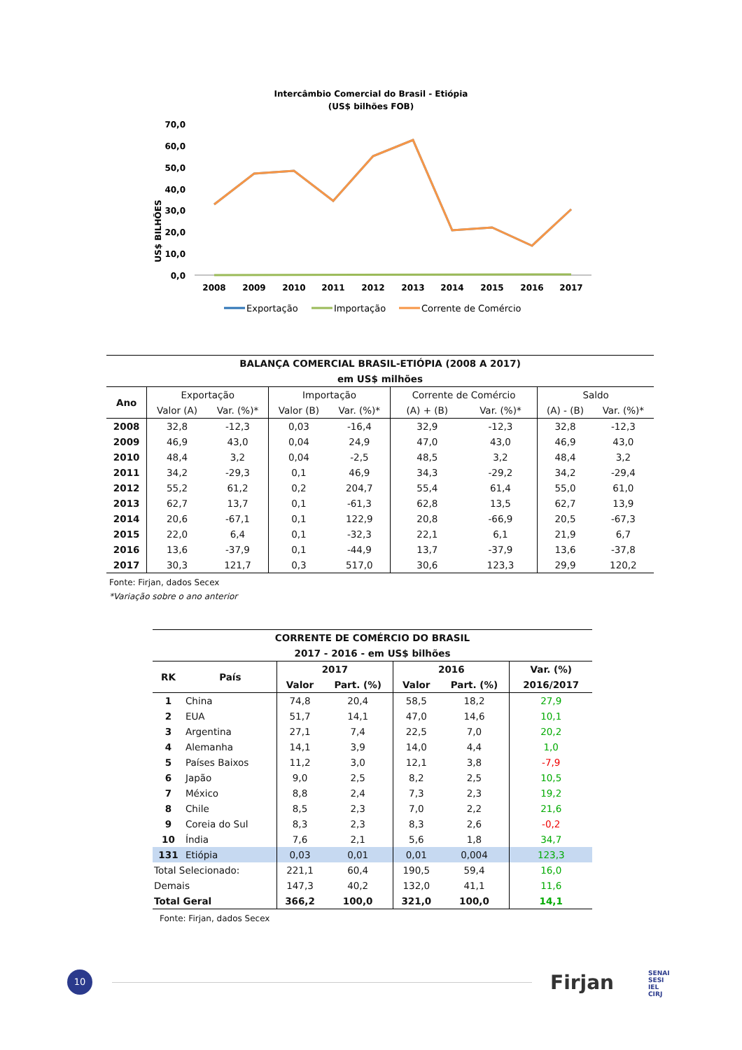Intercâmbio Comercial do Brasil - Etiópia
(US$ bilhões FOB)
US$ BILHÕES
70,0
60,0
50,0
40,0
30,0
20,0
10,0
0,0
2008
2009
2010
2011
2012
2013
2014
2015
2016
2017
Exportação
Importação
Corrente de Comércio
| BALANÇA COMERCIAL BRASIL-ETIÓPIA (2008 A 2017) | | | | | | | | |
| em US$ milhões | | | | | | | | |
| Ano | Exportação | | Importação | | Corrente de Comércio | | Saldo | |
| | Valor (A) | Var. (%)* | Valor (B) | Var. (%)* | (A) + (B) | Var. (%)* | (A) - (B) | Var. (%)* |
| 2008 | 32,8 | -12,3 | 0,03 | -16,4 | 32,9 | -12,3 | 32,8 | -12,3 |
| 2009 | 46,9 | 43,0 | 0,04 | 24,9 | 47,0 | 43,0 | 46,9 | 43,0 |
| 2010 | 48,4 | 3,2 | 0,04 | -2,5 | 48,5 | 3,2 | 48,4 | 3,2 |
| 2011 | 34,2 | -29,3 | 0,1 | 46,9 | 34,3 | -29,2 | 34,2 | -29,4 |
| 2012 | 55,2 | 61,2 | 0,2 | 204,7 | 55,4 | 61,4 | 55,0 | 61,0 |
| 2013 | 62,7 | 13,7 | 0,1 | -61,3 | 62,8 | 13,5 | 62,7 | 13,9 |
| 2014 | 20,6 | -67,1 | 0,1 | 122,9 | 20,8 | -66,9 | 20,5 | -67,3 |
| 2015 | 22,0 | 6,4 | 0,1 | -32,3 | 22,1 | 6,1 | 21,9 | 6,7 |
| 2016 | 13,6 | -37,9 | 0,1 | -44,9 | 13,7 | -37,9 | 13,6 | -37,8 |
| 2017 | 30,3 | 121,7 | 0,3 | 517,0 | 30,6 | 123,3 | 29,9 | 120,2 |
Fonte: Firjan, dados Secex
*Variação sobre o ano anterior
| CORRENTE DE COMÉRCIO DO BRASIL | | | | | | |
| 2017 - 2016 - em US$ bilhões | | | | | | |
| RK | País | 2017 | | 2016 | | Var. (%) |
| | | Valor | Part. (%) | Valor | Part. (%) | 2016/2017 |
| 1 | China | 74,8 | 20,4 | 58,5 | 18,2 | 27,9 |
| 2 | EUA | 51,7 | 14,1 | 47,0 | 14,6 | 10,1 |
| 3 | Argentina | 27,1 | 7,4 | 22,5 | 7,0 | 20,2 |
| 4 | Alemanha | 14,1 | 3,9 | 14,0 | 4,4 | 1,0 |
| 5 | Países Baixos | 11,2 | 3,0 | 12,1 | 3,8 | -7,9 |
| 6 | Japão | 9,0 | 2,5 | 8,2 | 2,5 | 10,5 |
| 7 | México | 8,8 | 2,4 | 7,3 | 2,3 | 19,2 |
| 8 | Chile | 8,5 | 2,3 | 7,0 | 2,2 | 21,6 |
| 9 | Coreia do Sul | 8,3 | 2,3 | 8,3 | 2,6 | -0,2 |
| 10 | Índia | 7,6 | 2,1 | 5,6 | 1,8 | 34,7 |
| 131 | Etiópia | 0,03 | 0,01 | 0,01 | 0,004 | 123,3 |
| Total Selecionado: | | 221,1 | 60,4 | 190,5 | 59,4 | 16,0 |
| Demais | | 147,3 | 40,2 | 132,0 | 41,1 | 11,6 |
| Total Geral | | 366,2 | 100,0 | 321,0 | 100,0 | 14,1 |
Fonte: Firjan, dados Secex
10 Firjan
SENAI
SESI
IEL
CIRJ